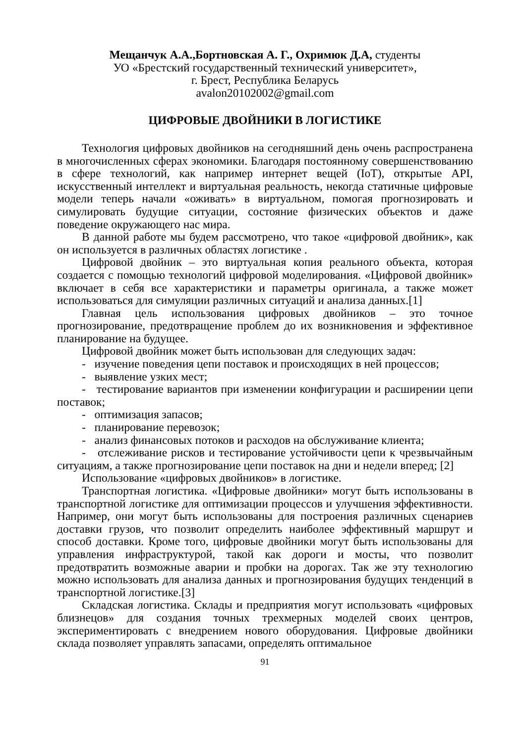Мещанчук А.А.,Бортновская А. Г., Охримюк Д.А, студенты
УО «Брестский государственный технический университет»,
г. Брест, Республика Беларусь
avalon20102002@gmail.com
ЦИФРОВЫЕ ДВОЙНИКИ В ЛОГИСТИКЕ
Технология цифровых двойников на сегодняшний день очень распространена в многочисленных сферах экономики. Благодаря постоянному совершенствованию в сфере технологий, как например интернет вещей (IoT), открытые API, искусственный интеллект и виртуальная реальность, некогда статичные цифровые модели теперь начали «оживать» в виртуальном, помогая прогнозировать и симулировать будущие ситуации, состояние физических объектов и даже поведение окружающего нас мира.
В данной работе мы будем рассмотрено, что такое «цифровой двойник», как он используется в различных областях логистике .
Цифровой двойник – это виртуальная копия реального объекта, которая создается с помощью технологий цифровой моделирования. «Цифровой двойник» включает в себя все характеристики и параметры оригинала, а также может использоваться для симуляции различных ситуаций и анализа данных.[1]
Главная цель использования цифровых двойников – это точное прогнозирование, предотвращение проблем до их возникновения и эффективное планирование на будущее.
Цифровой двойник может быть использован для следующих задач:
- изучение поведения цепи поставок и происходящих в ней процессов;
- выявление узких мест;
- тестирование вариантов при изменении конфигурации и расширении цепи поставок;
- оптимизация запасов;
- планирование перевозок;
- анализ финансовых потоков и расходов на обслуживание клиента;
- отслеживание рисков и тестирование устойчивости цепи к чрезвычайным ситуациям, а также прогнозирование цепи поставок на дни и недели вперед; [2]
Использование «цифровых двойников» в логистике.
Транспортная логистика. «Цифровые двойники» могут быть использованы в транспортной логистике для оптимизации процессов и улучшения эффективности. Например, они могут быть использованы для построения различных сценариев доставки грузов, что позволит определить наиболее эффективный маршрут и способ доставки. Кроме того, цифровые двойники могут быть использованы для управления инфраструктурой, такой как дороги и мосты, что позволит предотвратить возможные аварии и пробки на дорогах. Так же эту технологию можно использовать для анализа данных и прогнозирования будущих тенденций в транспортной логистике.[3]
Складская логистика. Склады и предприятия могут использовать «цифровых близнецов» для создания точных трехмерных моделей своих центров, экспериментировать с внедрением нового оборудования. Цифровые двойники склада позволяет управлять запасами, определять оптимальное
91